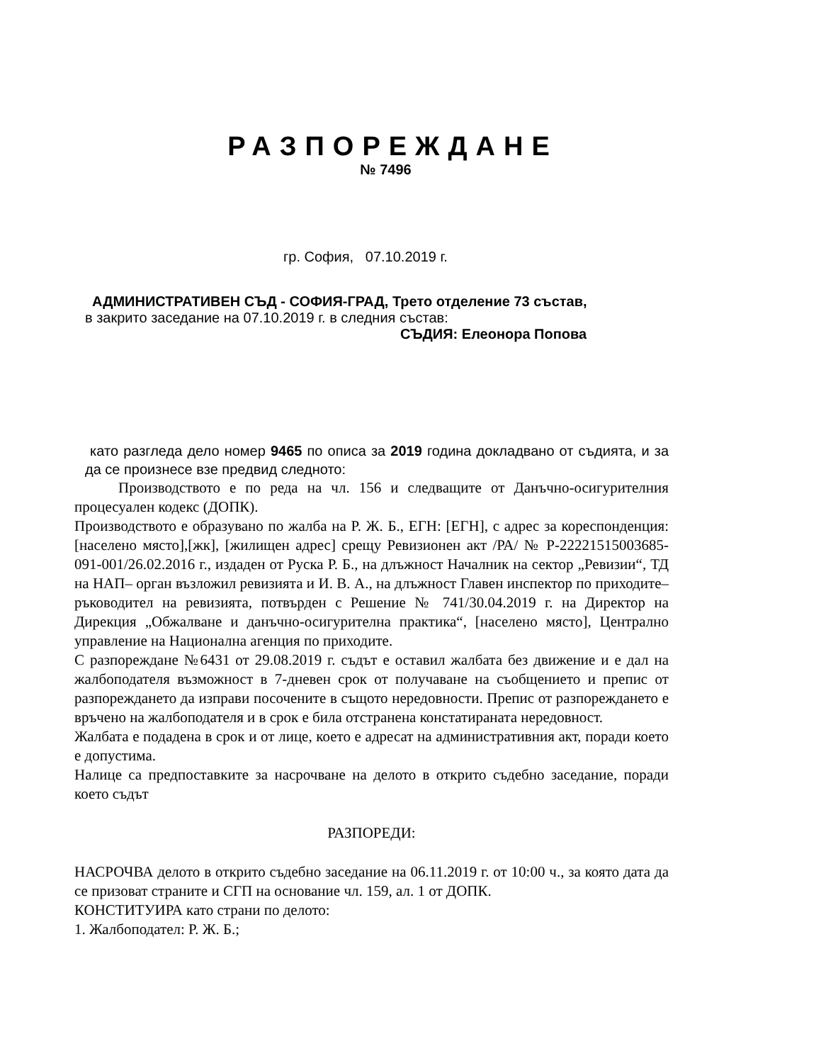РАЗПОРЕЖДАНЕ
№ 7496
гр. София, 07.10.2019 г.
АДМИНИСТРАТИВЕН СЪД - СОФИЯ-ГРАД, Трето отделение 73 състав,
в закрито заседание на 07.10.2019 г. в следния състав:
СЪДИЯ: Елеонора Попова
като разгледа дело номер 9465 по описа за 2019 година докладвано от съдията, и за да се произнесе взе предвид следното:
Производството е по реда на чл. 156 и следващите от Данъчно-осигурителния процесуален кодекс (ДОПК).
Производството е образувано по жалба на Р. Ж. Б., ЕГН: [ЕГН], с адрес за кореспонденция: [населено място],[жк], [жилищен адрес] срещу Ревизионен акт /РА/ № Р-22221515003685-091-001/26.02.2016 г., издаден от Руска Р. Б., на длъжност Началник на сектор „Ревизии“, ТД на НАП– орган възложил ревизията и И. В. А., на длъжност Главен инспектор по приходите– ръководител на ревизията, потвърден с Решение № 741/30.04.2019 г. на Директор на Дирекция „Обжалване и данъчно-осигурителна практика“, [населено място], Централно управление на Национална агенция по приходите.
С разпореждане №6431 от 29.08.2019 г. съдът е оставил жалбата без движение и е дал на жалбоподателя възможност в 7-дневен срок от получаване на съобщението и препис от разпореждането да изправи посочените в същото нередовности. Препис от разпореждането е връчено на жалбоподателя и в срок е била отстранена констатираната нередовност.
Жалбата е подадена в срок и от лице, което е адресат на административния акт, поради което е допустима.
Налице са предпоставките за насрочване на делото в открито съдебно заседание, поради което съдът
РАЗПОРЕДИ:
НАСРОЧВА делото в открито съдебно заседание на 06.11.2019 г. от 10:00 ч., за която дата да се призоват страните и СГП на основание чл. 159, ал. 1 от ДОПК.
КОНСТИТУИРА като страни по делото:
1. Жалбоподател: Р. Ж. Б.;